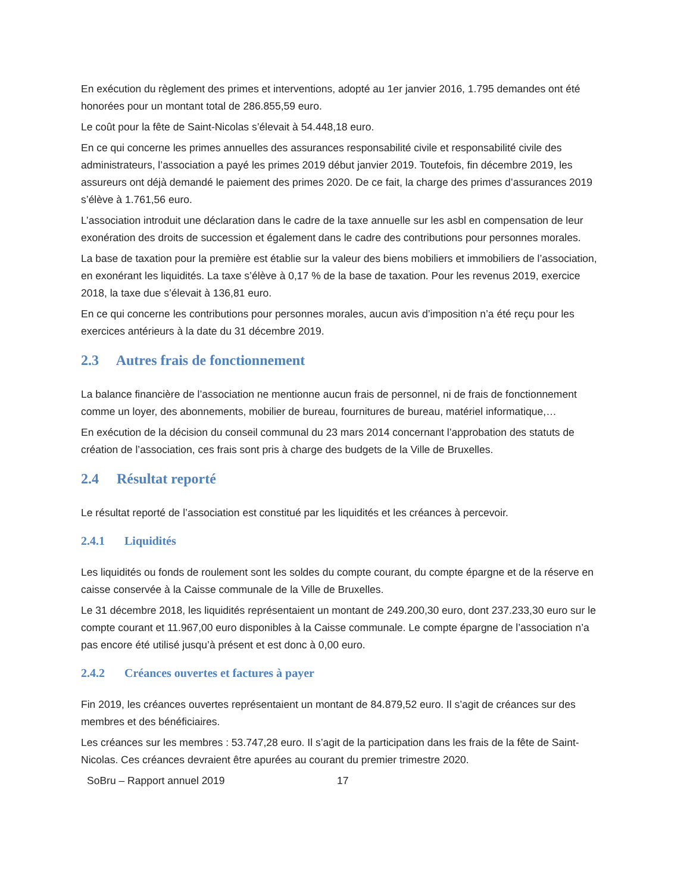En exécution du règlement des primes et interventions, adopté au 1er janvier 2016, 1.795 demandes ont été honorées pour un montant total de 286.855,59 euro.
Le coût pour la fête de Saint-Nicolas s’élevait à 54.448,18 euro.
En ce qui concerne les primes annuelles des assurances responsabilité civile et responsabilité civile des administrateurs, l’association a payé les primes 2019 début janvier 2019. Toutefois, fin décembre 2019, les assureurs ont déjà demandé le paiement des primes 2020. De ce fait, la charge des primes d’assurances 2019 s’élève à 1.761,56 euro.
L’association introduit une déclaration dans le cadre de la taxe annuelle sur les asbl en compensation de leur exonération des droits de succession et également dans le cadre des contributions pour personnes morales.
La base de taxation pour la première est établie sur la valeur des biens mobiliers et immobiliers de l’association, en exonérant les liquidités. La taxe s’élève à 0,17 % de la base de taxation. Pour les revenus 2019, exercice 2018, la taxe due s’élevait à 136,81 euro.
En ce qui concerne les contributions pour personnes morales, aucun avis d’imposition n’a été reçu pour les exercices antérieurs à la date du 31 décembre 2019.
2.3 Autres frais de fonctionnement
La balance financière de l’association ne mentionne aucun frais de personnel, ni de frais de fonctionnement comme un loyer, des abonnements, mobilier de bureau, fournitures de bureau, matériel informatique,…
En exécution de la décision du conseil communal du 23 mars 2014 concernant l’approbation des statuts de création de l’association, ces frais sont pris à charge des budgets de la Ville de Bruxelles.
2.4 Résultat reporté
Le résultat reporté de l’association est constitué par les liquidités et les créances à percevoir.
2.4.1 Liquidités
Les liquidités ou fonds de roulement sont les soldes du compte courant, du compte épargne et de la réserve en caisse conservée à la Caisse communale de la Ville de Bruxelles.
Le 31 décembre 2018, les liquidités représentaient un montant de 249.200,30 euro, dont 237.233,30 euro sur le compte courant et 11.967,00 euro disponibles à la Caisse communale. Le compte épargne de l’association n’a pas encore été utilisé jusqu’à présent et est donc à 0,00 euro.
2.4.2 Créances ouvertes et factures à payer
Fin 2019, les créances ouvertes représentaient un montant de 84.879,52 euro. Il s’agit de créances sur des membres et des bénéficiaires.
Les créances sur les membres : 53.747,28 euro. Il s’agit de la participation dans les frais de la fête de Saint-Nicolas. Ces créances devraient être apurées au courant du premier trimestre 2020.
SoBru – Rapport annuel 2019 17